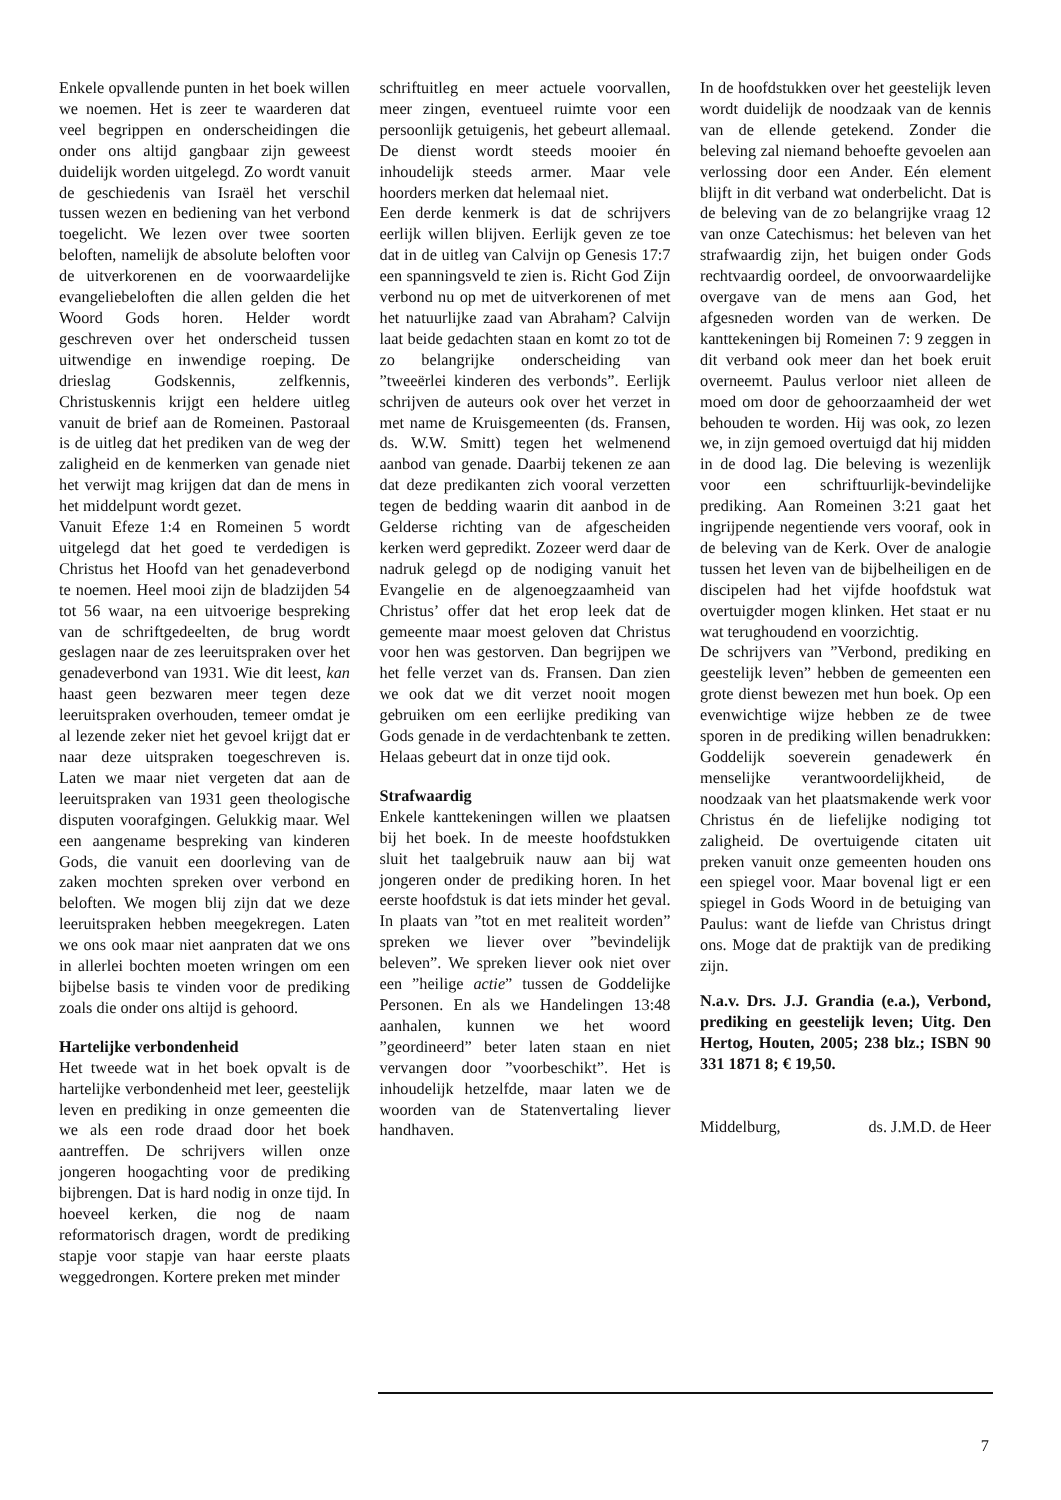Enkele opvallende punten in het boek willen we noemen. Het is zeer te waarderen dat veel begrippen en onderscheidingen die onder ons altijd gangbaar zijn geweest duidelijk worden uitgelegd. Zo wordt vanuit de geschiedenis van Israël het verschil tussen wezen en bediening van het verbond toegelicht. We lezen over twee soorten beloften, namelijk de absolute beloften voor de uitverkorenen en de voorwaardelijke evangeliebeloften die allen gelden die het Woord Gods horen. Helder wordt geschreven over het onderscheid tussen uitwendige en inwendige roeping. De drieslag Godskennis, zelfkennis, Christuskennis krijgt een heldere uitleg vanuit de brief aan de Romeinen. Pastoraal is de uitleg dat het prediken van de weg der zaligheid en de kenmerken van genade niet het verwijt mag krijgen dat dan de mens in het middelpunt wordt gezet.
Vanuit Efeze 1:4 en Romeinen 5 wordt uitgelegd dat het goed te verdedigen is Christus het Hoofd van het genadeverbond te noemen. Heel mooi zijn de bladzijden 54 tot 56 waar, na een uitvoerige bespreking van de schriftgedeelten, de brug wordt geslagen naar de zes leeruitspraken over het genadeverbond van 1931. Wie dit leest, kan haast geen bezwaren meer tegen deze leeruitspraken overhouden, temeer omdat je al lezende zeker niet het gevoel krijgt dat er naar deze uitspraken toegeschreven is. Laten we maar niet vergeten dat aan de leeruitspraken van 1931 geen theologische disputen voorafgingen. Gelukkig maar. Wel een aangename bespreking van kinderen Gods, die vanuit een doorleving van de zaken mochten spreken over verbond en beloften. We mogen blij zijn dat we deze leeruitspraken hebben meegekregen. Laten we ons ook maar niet aanpraten dat we ons in allerlei bochten moeten wringen om een bijbelse basis te vinden voor de prediking zoals die onder ons altijd is gehoord.
Hartelijke verbondenheid
Het tweede wat in het boek opvalt is de hartelijke verbondenheid met leer, geestelijk leven en prediking in onze gemeenten die we als een rode draad door het boek aantreffen. De schrijvers willen onze jongeren hoogachting voor de prediking bijbrengen. Dat is hard nodig in onze tijd. In hoeveel kerken, die nog de naam reformatorisch dragen, wordt de prediking stapje voor stapje van haar eerste plaats weggedrongen. Kortere preken met minder
schriftuitleg en meer actuele voorvallen, meer zingen, eventueel ruimte voor een persoonlijk getuigenis, het gebeurt allemaal. De dienst wordt steeds mooier én inhoudelijk steeds armer. Maar vele hoorders merken dat helemaal niet.
Een derde kenmerk is dat de schrijvers eerlijk willen blijven. Eerlijk geven ze toe dat in de uitleg van Calvijn op Genesis 17:7 een spanningsveld te zien is. Richt God Zijn verbond nu op met de uitverkorenen of met het natuurlijke zaad van Abraham? Calvijn laat beide gedachten staan en komt zo tot de zo belangrijke onderscheiding van ”tweeërlei kinderen des verbonds”. Eerlijk schrijven de auteurs ook over het verzet in met name de Kruisgemeenten (ds. Fransen, ds. W.W. Smitt) tegen het welmenend aanbod van genade. Daarbij tekenen ze aan dat deze predikanten zich vooral verzetten tegen de bedding waarin dit aanbod in de Gelderse richting van de afgescheiden kerken werd gepredikt. Zozeer werd daar de nadruk gelegd op de nodiging vanuit het Evangelie en de algenoegzaamheid van Christus’ offer dat het erop leek dat de gemeente maar moest geloven dat Christus voor hen was gestorven. Dan begrijpen we het felle verzet van ds. Fransen. Dan zien we ook dat we dit verzet nooit mogen gebruiken om een eerlijke prediking van Gods genade in de verdachtenbank te zetten. Helaas gebeurt dat in onze tijd ook.
Strafwaardig
Enkele kanttekeningen willen we plaatsen bij het boek. In de meeste hoofdstukken sluit het taalgebruik nauw aan bij wat jongeren onder de prediking horen. In het eerste hoofdstuk is dat iets minder het geval. In plaats van ”tot en met realiteit worden” spreken we liever over ”bevindelijk beleven”. We spreken liever ook niet over een ”heilige actie” tussen de Goddelijke Personen. En als we Handelingen 13:48 aanhalen, kunnen we het woord ”geordineerd” beter laten staan en niet vervangen door ”voorbeschikt”. Het is inhoudelijk hetzelfde, maar laten we de woorden van de Statenvertaling liever handhaven.
In de hoofdstukken over het geestelijk leven wordt duidelijk de noodzaak van de kennis van de ellende getekend. Zonder die beleving zal niemand behoefte gevoelen aan verlossing door een Ander. Eén element blijft in dit verband wat onderbelicht. Dat is de beleving van de zo belangrijke vraag 12 van onze Catechismus: het beleven van het strafwaardig zijn, het buigen onder Gods rechtvaardig oordeel, de onvoorwaardelijke overgave van de mens aan God, het afgesneden worden van de werken. De kanttekeningen bij Romeinen 7: 9 zeggen in dit verband ook meer dan het boek eruit overneemt. Paulus verloor niet alleen de moed om door de gehoorzaamheid der wet behouden te worden. Hij was ook, zo lezen we, in zijn gemoed overtuigd dat hij midden in de dood lag. Die beleving is wezenlijk voor een schriftuurlijk-bevindelijke prediking. Aan Romeinen 3:21 gaat het ingrijpende negentiende vers vooraf, ook in de beleving van de Kerk. Over de analogie tussen het leven van de bijbelheiligen en de discipelen had het vijfde hoofdstuk wat overtuigder mogen klinken. Het staat er nu wat terughoudend en voorzichtig.
De schrijvers van ”Verbond, prediking en geestelijk leven” hebben de gemeenten een grote dienst bewezen met hun boek. Op een evenwichtige wijze hebben ze de twee sporen in de prediking willen benadrukken: Goddelijk soeverein genadewerk én menselijke verantwoordelijkheid, de noodzaak van het plaatsmakende werk voor Christus én de liefelijke nodiging tot zaligheid. De overtuigende citaten uit preken vanuit onze gemeenten houden ons een spiegel voor. Maar bovenal ligt er een spiegel in Gods Woord in de betuiging van Paulus: want de liefde van Christus dringt ons. Moge dat de praktijk van de prediking zijn.
N.a.v. Drs. J.J. Grandia (e.a.), Verbond, prediking en geestelijk leven; Uitg. Den Hertog, Houten, 2005; 238 blz.; ISBN 90 331 1871 8; € 19,50.
Middelburg, ds. J.M.D. de Heer
7